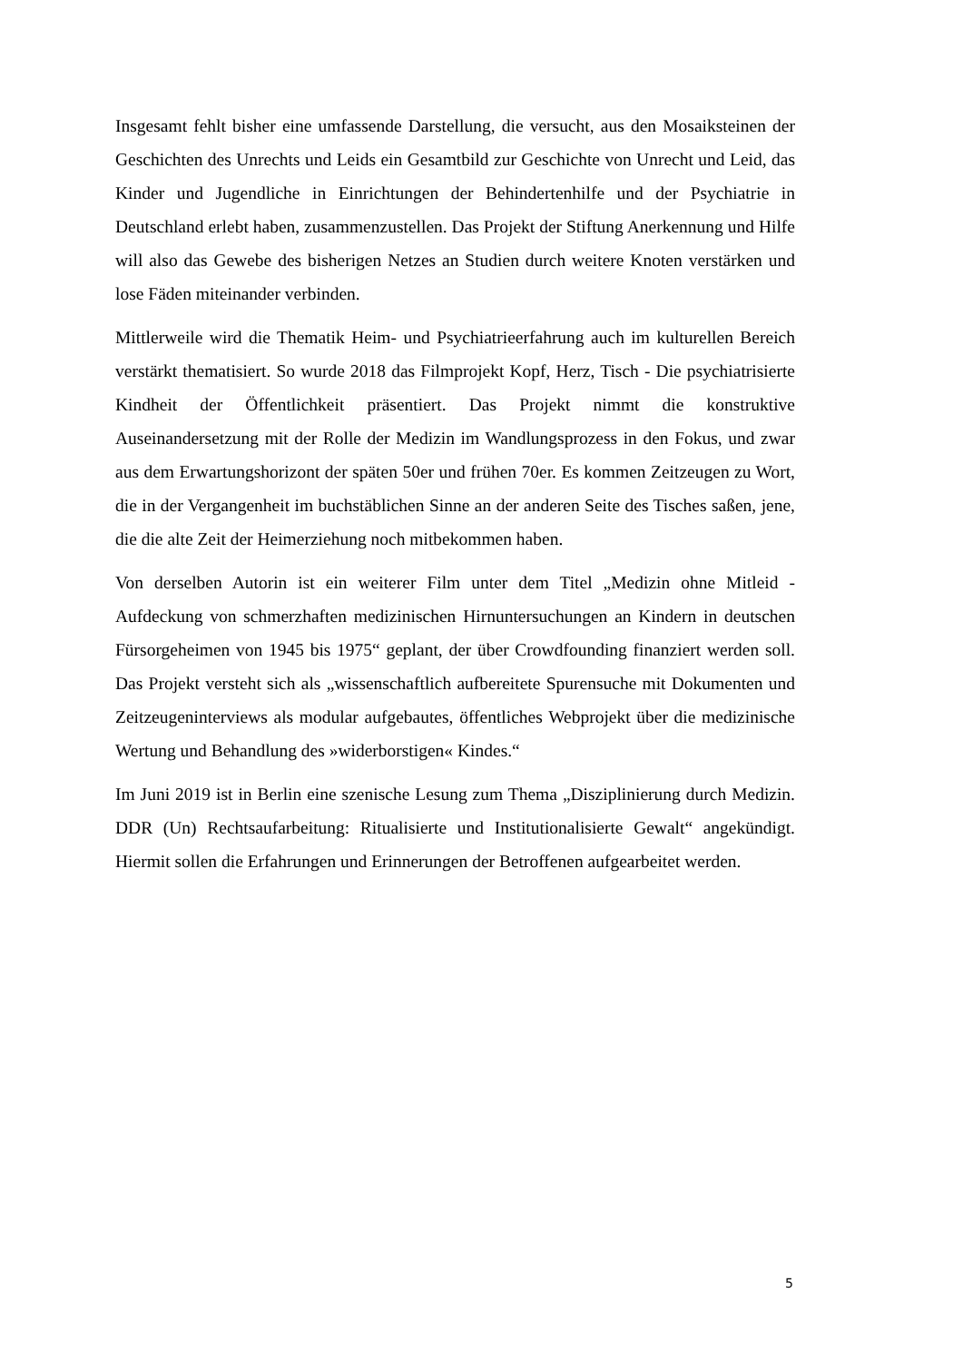Insgesamt fehlt bisher eine umfassende Darstellung, die versucht, aus den Mosaiksteinen der Geschichten des Unrechts und Leids ein Gesamtbild zur Geschichte von Unrecht und Leid, das Kinder und Jugendliche in Einrichtungen der Behindertenhilfe und der Psychiatrie in Deutschland erlebt haben, zusammenzustellen. Das Projekt der Stiftung Anerkennung und Hilfe will also das Gewebe des bisherigen Netzes an Studien durch weitere Knoten verstärken und lose Fäden miteinander verbinden.
Mittlerweile wird die Thematik Heim- und Psychiatrieerfahrung auch im kulturellen Bereich verstärkt thematisiert. So wurde 2018 das Filmprojekt Kopf, Herz, Tisch - Die psychiatrisierte Kindheit der Öffentlichkeit präsentiert. Das Projekt nimmt die konstruktive Auseinandersetzung mit der Rolle der Medizin im Wandlungsprozess in den Fokus, und zwar aus dem Erwartungshorizont der späten 50er und frühen 70er. Es kommen Zeitzeugen zu Wort, die in der Vergangenheit im buchstäblichen Sinne an der anderen Seite des Tisches saßen, jene, die die alte Zeit der Heimerziehung noch mitbekommen haben.
Von derselben Autorin ist ein weiterer Film unter dem Titel „Medizin ohne Mitleid - Aufdeckung von schmerzhaften medizinischen Hirnuntersuchungen an Kindern in deutschen Fürsorgeheimen von 1945 bis 1975“ geplant, der über Crowdfounding finanziert werden soll. Das Projekt versteht sich als „wissenschaftlich aufbereitete Spurensuche mit Dokumenten und Zeitzeugeninterviews als modular aufgebautes, öffentliches Webprojekt über die medizinische Wertung und Behandlung des »widerborstigen« Kindes.“
Im Juni 2019 ist in Berlin eine szenische Lesung zum Thema „Disziplinierung durch Medizin. DDR (Un) Rechtsaufarbeitung: Ritualisierte und Institutionalisierte Gewalt“ angekündigt. Hiermit sollen die Erfahrungen und Erinnerungen der Betroffenen aufgearbeitet werden.
5